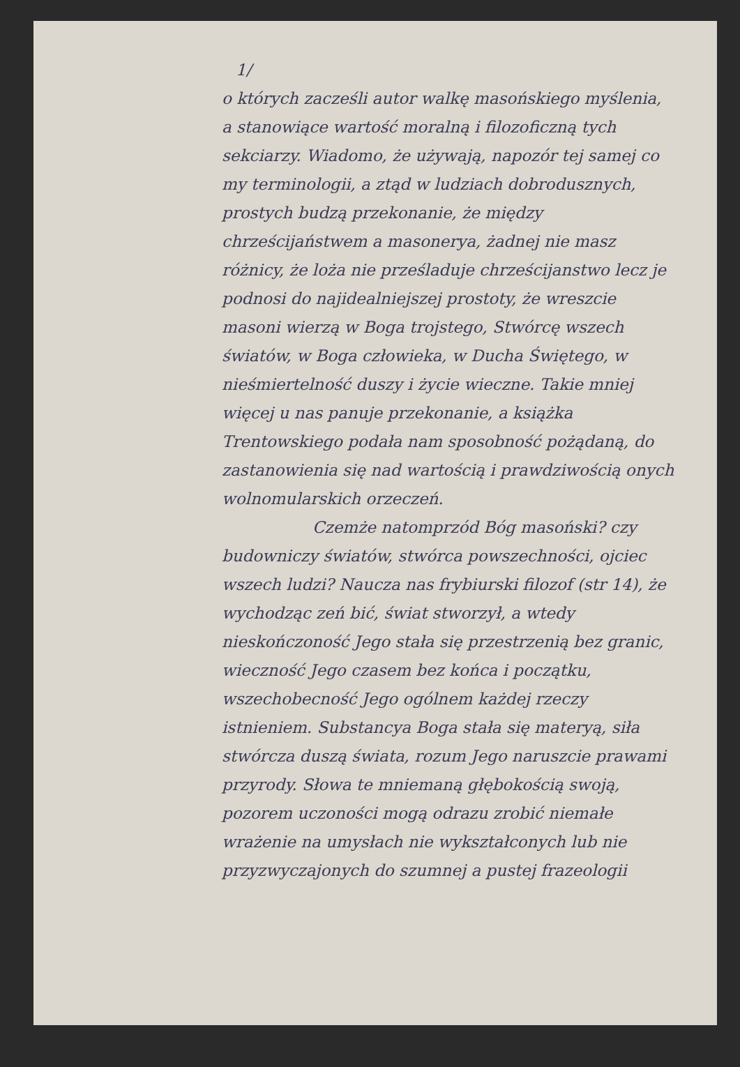1/
o których zacześli autor walkę masońskiego myślenia, a stanowiące wartość moralną i filozoficzną tych sekciarzy. Wiadomo, że używają, napozór tej samej co my terminologii, a ztąd w ludziach dobrodusznych, prostych budzą przekonanie, że między chrześcijaństwem a masonerya, żadnej nie masz różnicy, że loża nie prześladuje chrześcijanstwo lecz je podnosi do najidealniejszej prostoty, że wreszcie masoni wierzą w Boga trojstego, Stwórcę wszech światów, w Boga człowieka, w Ducha Świętego, w nieśmiertelność duszy i życie wieczne. Takie mniej więcej u nas panuje przekonanie, a książka Trentowskiego podała nam sposobność pożądaną, do zastanowienia się nad wartością i prawdziwością onych wolnomularskich orzeczeń.
Czemże natomprzód Bóg masoński? czy budowniczy światów, stwórca powszechności, ojciec wszech ludzi? Naucza nas frybiurski filozof (str 14), że wychodząc zeń bić, świat stworzył, a wtedy nieskończoność Jego stała się przestrzenią bez granic, wieczność Jego czasem bez końca i początku, wszechobecność Jego ogólnem każdej rzeczy istnieniem. Substancya Boga stała się materyą, siła stwórcza duszą świata, rozum Jego naruszcie prawami przyrody. Słowa te mniemaną głębokością swoją, pozorem uczoności mogą odrazu zrobić niemałe wrażenie na umysłach nie wykształconych lub nie przyzwyczajonych do szumnej a pustej frazeologii